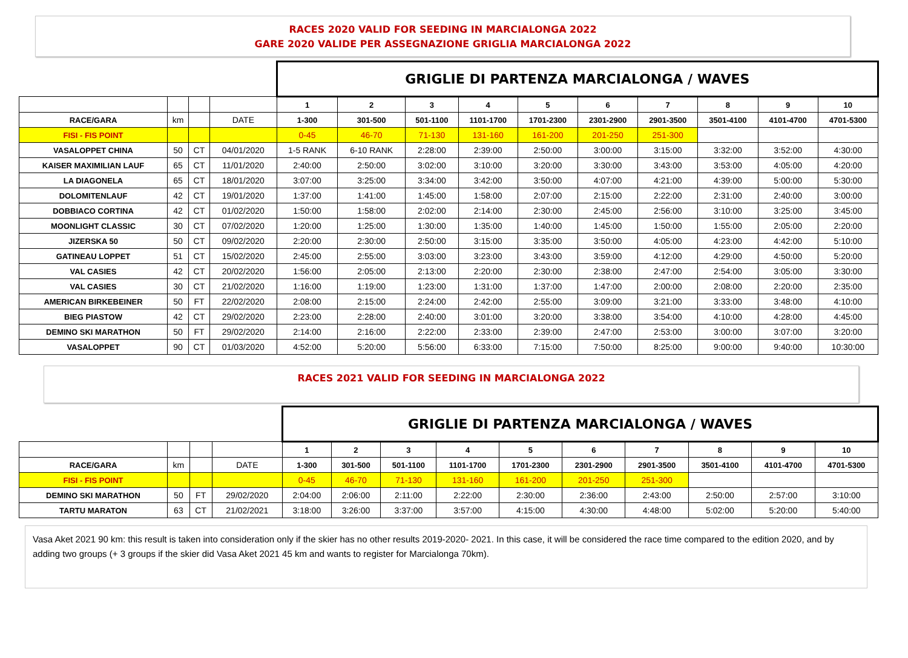RACES 2020 VALID FOR SEEDING IN MARCIALONGA 2022
GARE 2020 VALIDE PER ASSEGNAZIONE GRIGLIA MARCIALONGA 2022
| | | | | GRIGLIE DI PARTENZA MARCIALONGA / WAVES | | | | | | | | | |
| | | | | 1 | 2 | 3 | 4 | 5 | 6 | 7 | 8 | 9 | 10 |
| RACE/GARA | km | | DATE | 1-300 | 301-500 | 501-1100 | 1101-1700 | 1701-2300 | 2301-2900 | 2901-3500 | 3501-4100 | 4101-4700 | 4701-5300 |
| FISI - FIS POINT | | | | 0-45 | 46-70 | 71-130 | 131-160 | 161-200 | 201-250 | 251-300 | | | |
| VASALOPPET CHINA | 50 | CT | 04/01/2020 | 1-5 RANK | 6-10 RANK | 2:28:00 | 2:39:00 | 2:50:00 | 3:00:00 | 3:15:00 | 3:32:00 | 3:52:00 | 4:30:00 |
| KAISER MAXIMILIAN LAUF | 65 | CT | 11/01/2020 | 2:40:00 | 2:50:00 | 3:02:00 | 3:10:00 | 3:20:00 | 3:30:00 | 3:43:00 | 3:53:00 | 4:05:00 | 4:20:00 |
| LA DIAGONELA | 65 | CT | 18/01/2020 | 3:07:00 | 3:25:00 | 3:34:00 | 3:42:00 | 3:50:00 | 4:07:00 | 4:21:00 | 4:39:00 | 5:00:00 | 5:30:00 |
| DOLOMITENLAUF | 42 | CT | 19/01/2020 | 1:37:00 | 1:41:00 | 1:45:00 | 1:58:00 | 2:07:00 | 2:15:00 | 2:22:00 | 2:31:00 | 2:40:00 | 3:00:00 |
| DOBBIACO CORTINA | 42 | CT | 01/02/2020 | 1:50:00 | 1:58:00 | 2:02:00 | 2:14:00 | 2:30:00 | 2:45:00 | 2:56:00 | 3:10:00 | 3:25:00 | 3:45:00 |
| MOONLIGHT CLASSIC | 30 | CT | 07/02/2020 | 1:20:00 | 1:25:00 | 1:30:00 | 1:35:00 | 1:40:00 | 1:45:00 | 1:50:00 | 1:55:00 | 2:05:00 | 2:20:00 |
| JIZERSKA 50 | 50 | CT | 09/02/2020 | 2:20:00 | 2:30:00 | 2:50:00 | 3:15:00 | 3:35:00 | 3:50:00 | 4:05:00 | 4:23:00 | 4:42:00 | 5:10:00 |
| GATINEAU LOPPET | 51 | CT | 15/02/2020 | 2:45:00 | 2:55:00 | 3:03:00 | 3:23:00 | 3:43:00 | 3:59:00 | 4:12:00 | 4:29:00 | 4:50:00 | 5:20:00 |
| VAL CASIES | 42 | CT | 20/02/2020 | 1:56:00 | 2:05:00 | 2:13:00 | 2:20:00 | 2:30:00 | 2:38:00 | 2:47:00 | 2:54:00 | 3:05:00 | 3:30:00 |
| VAL CASIES | 30 | CT | 21/02/2020 | 1:16:00 | 1:19:00 | 1:23:00 | 1:31:00 | 1:37:00 | 1:47:00 | 2:00:00 | 2:08:00 | 2:20:00 | 2:35:00 |
| AMERICAN BIRKEBEINER | 50 | FT | 22/02/2020 | 2:08:00 | 2:15:00 | 2:24:00 | 2:42:00 | 2:55:00 | 3:09:00 | 3:21:00 | 3:33:00 | 3:48:00 | 4:10:00 |
| BIEG PIASTOW | 42 | CT | 29/02/2020 | 2:23:00 | 2:28:00 | 2:40:00 | 3:01:00 | 3:20:00 | 3:38:00 | 3:54:00 | 4:10:00 | 4:28:00 | 4:45:00 |
| DEMINO SKI MARATHON | 50 | FT | 29/02/2020 | 2:14:00 | 2:16:00 | 2:22:00 | 2:33:00 | 2:39:00 | 2:47:00 | 2:53:00 | 3:00:00 | 3:07:00 | 3:20:00 |
| VASALOPPET | 90 | CT | 01/03/2020 | 4:52:00 | 5:20:00 | 5:56:00 | 6:33:00 | 7:15:00 | 7:50:00 | 8:25:00 | 9:00:00 | 9:40:00 | 10:30:00 |
RACES 2021 VALID FOR SEEDING IN MARCIALONGA 2022
| | | | | GRIGLIE DI PARTENZA MARCIALONGA / WAVES | | | | | | | | | |
| | | | | 1 | 2 | 3 | 4 | 5 | 6 | 7 | 8 | 9 | 10 |
| RACE/GARA | km | | DATE | 1-300 | 301-500 | 501-1100 | 1101-1700 | 1701-2300 | 2301-2900 | 2901-3500 | 3501-4100 | 4101-4700 | 4701-5300 |
| FISI - FIS POINT | | | | 0-45 | 46-70 | 71-130 | 131-160 | 161-200 | 201-250 | 251-300 | | | |
| DEMINO SKI MARATHON | 50 | FT | 29/02/2020 | 2:04:00 | 2:06:00 | 2:11:00 | 2:22:00 | 2:30:00 | 2:36:00 | 2:43:00 | 2:50:00 | 2:57:00 | 3:10:00 |
| TARTU MARATON | 63 | CT | 21/02/2021 | 3:18:00 | 3:26:00 | 3:37:00 | 3:57:00 | 4:15:00 | 4:30:00 | 4:48:00 | 5:02:00 | 5:20:00 | 5:40:00 |
Vasa Aket 2021 90 km: this result is taken into consideration only if the skier has no other results 2019-2020- 2021. In this case, it will be considered the race time compared to the edition 2020, and by adding two groups (+ 3 groups if the skier did Vasa Aket 2021 45 km and wants to register for Marcialonga 70km).